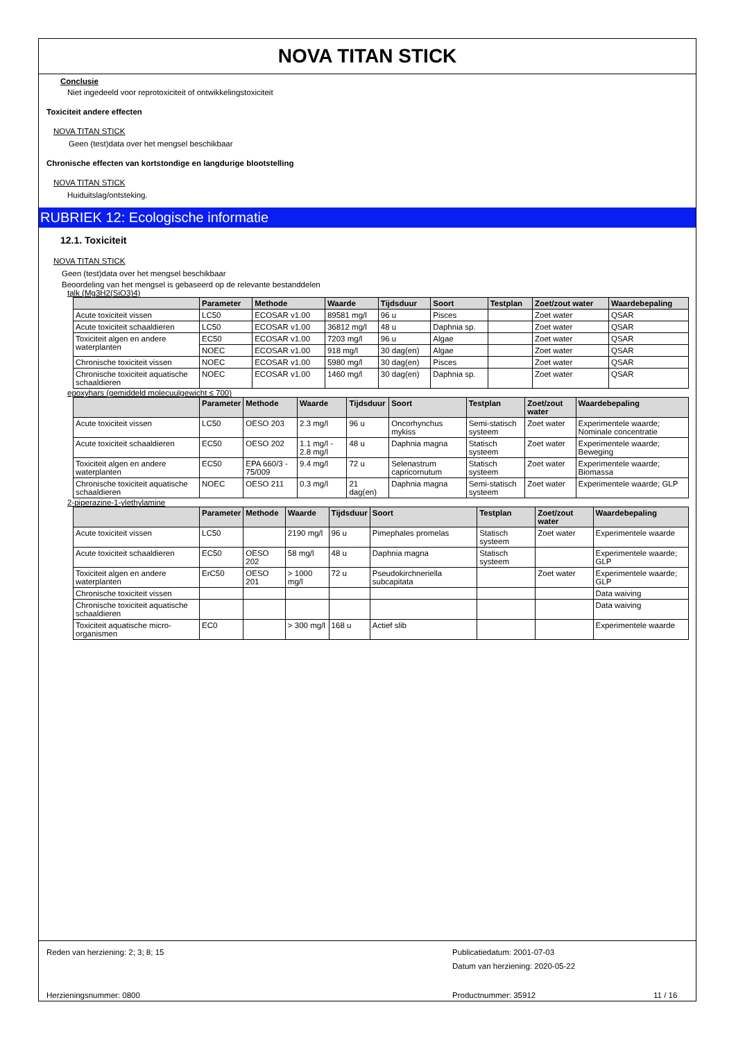NOVA TITAN STICK
Conclusie
Niet ingedeeld voor reprotoxiciteit of ontwikkelingstoxiciteit
Toxiciteit andere effecten
NOVA TITAN STICK
Geen (test)data over het mengsel beschikbaar
Chronische effecten van kortstondige en langdurige blootstelling
NOVA TITAN STICK
Huiduitslag/ontsteking.
RUBRIEK 12: Ecologische informatie
12.1. Toxiciteit
NOVA TITAN STICK
Geen (test)data over het mengsel beschikbaar
Beoordeling van het mengsel is gebaseerd op de relevante bestanddelen
talk (Mg3H2(SiO3)4)
| | Parameter | Methode | Waarde | Tijdsduur | Soort | Testplan | Zoet/zout water | Waardebepaling |
| --- | --- | --- | --- | --- | --- | --- | --- | --- |
| Acute toxiciteit vissen | LC50 | ECOSAR v1.00 | 89581 mg/l | 96 u | Pisces | | Zoet water | QSAR |
| Acute toxiciteit schaaldieren | LC50 | ECOSAR v1.00 | 36812 mg/l | 48 u | Daphnia sp. | | Zoet water | QSAR |
| Toxiciteit algen en andere waterplanten | EC50 | ECOSAR v1.00 | 7203 mg/l | 96 u | Algae | | Zoet water | QSAR |
| | NOEC | ECOSAR v1.00 | 918 mg/l | 30 dag(en) | Algae | | Zoet water | QSAR |
| Chronische toxiciteit vissen | NOEC | ECOSAR v1.00 | 5980 mg/l | 30 dag(en) | Pisces | | Zoet water | QSAR |
| Chronische toxiciteit aquatische schaaldieren | NOEC | ECOSAR v1.00 | 1460 mg/l | 30 dag(en) | Daphnia sp. | | Zoet water | QSAR |
epoxyhars (gemiddeld molecuulgewicht ≤ 700)
| | Parameter | Methode | Waarde | Tijdsduur | Soort | Testplan | Zoet/zout water | Waardebepaling |
| --- | --- | --- | --- | --- | --- | --- | --- | --- |
| Acute toxiciteit vissen | LC50 | OESO 203 | 2.3 mg/l | 96 u | Oncorhynchus mykiss | Semi-statisch systeem | Zoet water | Experimentele waarde; Nominale concentratie |
| Acute toxiciteit schaaldieren | EC50 | OESO 202 | 1.1 mg/l - 2.8 mg/l | 48 u | Daphnia magna | Statisch systeem | Zoet water | Experimentele waarde; Beweging |
| Toxiciteit algen en andere waterplanten | EC50 | EPA 660/3 - 75/009 | 9.4 mg/l | 72 u | Selenastrum capricornutum | Statisch systeem | Zoet water | Experimentele waarde; Biomassa |
| Chronische toxiciteit aquatische schaaldieren | NOEC | OESO 211 | 0.3 mg/l | 21 dag(en) | Daphnia magna | Semi-statisch systeem | Zoet water | Experimentele waarde; GLP |
2-piperazine-1-ylethylamine
| | Parameter | Methode | Waarde | Tijdsduur | Soort | Testplan | Zoet/zout water | Waardebepaling |
| --- | --- | --- | --- | --- | --- | --- | --- | --- |
| Acute toxiciteit vissen | LC50 | | 2190 mg/l | 96 u | Pimephales promelas | Statisch systeem | Zoet water | Experimentele waarde |
| Acute toxiciteit schaaldieren | EC50 | OESO 202 | 58 mg/l | 48 u | Daphnia magna | Statisch systeem | | Experimentele waarde; GLP |
| Toxiciteit algen en andere waterplanten | ErC50 | OESO 201 | > 1000 mg/l | 72 u | Pseudokirchneriella subcapitata | | Zoet water | Experimentele waarde; GLP |
| Chronische toxiciteit vissen | | | | | | | | Data waiving |
| Chronische toxiciteit aquatische schaaldieren | | | | | | | | Data waiving |
| Toxiciteit aquatische micro-organismen | EC0 | | > 300 mg/l | 168 u | Actief slib | | | Experimentele waarde |
Reden van herziening: 2; 3; 8; 15 Publicatiedatum: 2001-07-03
Datum van herziening: 2020-05-22
Herzieningsnummer: 0800 Productnummer: 35912 11 / 16